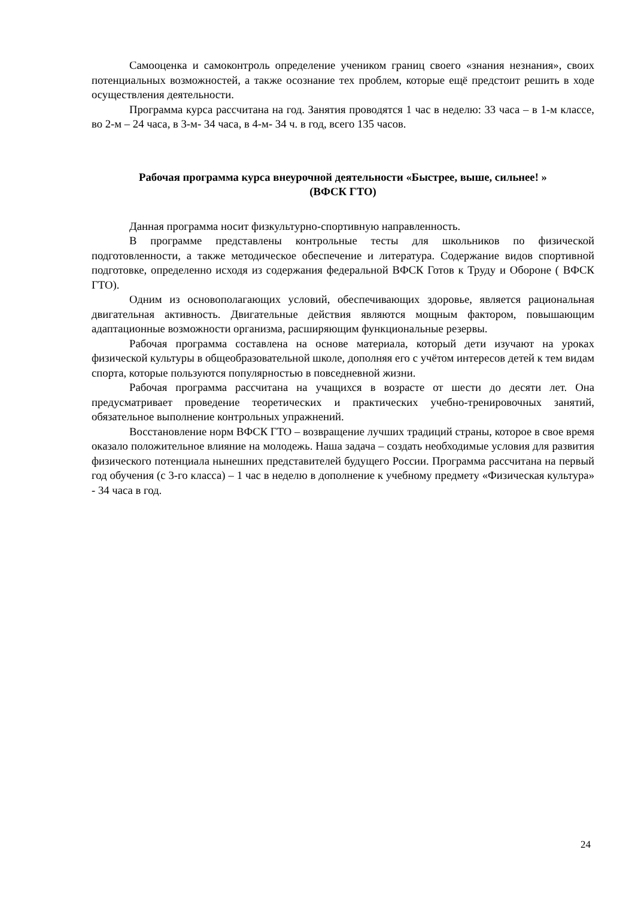Самооценка и самоконтроль определение учеником границ своего «знания незнания», своих потенциальных возможностей, а также осознание тех проблем, которые ещё предстоит решить в ходе осуществления деятельности.
Программа курса рассчитана на год. Занятия проводятся 1 час в неделю: 33 часа – в 1-м классе, во 2-м – 24 часа, в 3-м- 34 часа, в 4-м- 34 ч. в год, всего 135 часов.
Рабочая программа курса внеурочной деятельности «Быстрее, выше, сильнее! »
(ВФСК ГТО)
Данная программа носит физкультурно-спортивную направленность.
В программе представлены контрольные тесты для школьников по физической подготовленности, а также методическое обеспечение и литература. Содержание видов спортивной подготовке, определенно исходя из содержания федеральной ВФСК Готов к Труду и Обороне ( ВФСК ГТО).
Одним из основополагающих условий, обеспечивающих здоровье, является рациональная двигательная активность. Двигательные действия являются мощным фактором, повышающим адаптационные возможности организма, расширяющим функциональные резервы.
Рабочая программа составлена на основе материала, который дети изучают на уроках физической культуры в общеобразовательной школе, дополняя его с учётом интересов детей к тем видам спорта, которые пользуются популярностью в повседневной жизни.
Рабочая программа рассчитана на учащихся в возрасте от шести до десяти лет. Она предусматривает проведение теоретических и практических учебно-тренировочных занятий, обязательное выполнение контрольных упражнений.
Восстановление норм ВФСК ГТО – возвращение лучших традиций страны, которое в свое время оказало положительное влияние на молодежь. Наша задача – создать необходимые условия для развития физического потенциала нынешних представителей будущего России. Программа рассчитана на первый год обучения (с 3-го класса) – 1 час в неделю в дополнение к учебному предмету «Физическая культура» - 34 часа в год.
24